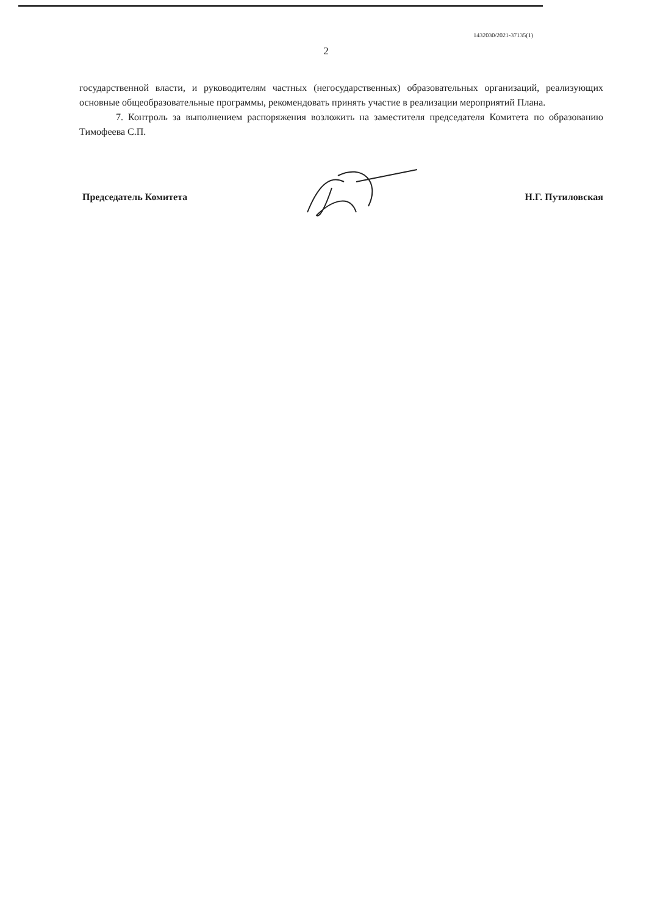1432030/2021-37135(1)
2
государственной власти, и руководителям частных (негосударственных) образовательных организаций, реализующих основные общеобразовательные программы, рекомендовать принять участие в реализации мероприятий Плана.
7. Контроль за выполнением распоряжения возложить на заместителя председателя Комитета по образованию Тимофеева С.П.
Председатель Комитета Н.Г. Путиловская